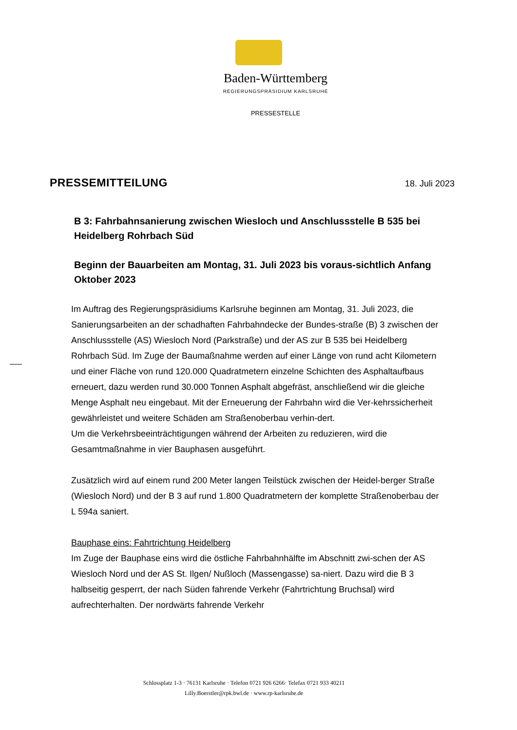Baden-Württemberg
REGIERUNGSPRÄSIDIUM KARLSRUHE
PRESSESTELLE
PRESSEMITTEILUNG 18. Juli 2023
B 3: Fahrbahnsanierung zwischen Wiesloch und Anschlussstelle B 535 bei Heidelberg Rohrbach Süd
Beginn der Bauarbeiten am Montag, 31. Juli 2023 bis voraus-sichtlich Anfang Oktober 2023
Im Auftrag des Regierungspräsidiums Karlsruhe beginnen am Montag, 31. Juli 2023, die Sanierungsarbeiten an der schadhaften Fahrbahndecke der Bundes-straße (B) 3 zwischen der Anschlussstelle (AS) Wiesloch Nord (Parkstraße) und der AS zur B 535 bei Heidelberg Rohrbach Süd. Im Zuge der Baumaßnahme werden auf einer Länge von rund acht Kilometern und einer Fläche von rund 120.000 Quadratmetern einzelne Schichten des Asphaltaufbaus erneuert, dazu werden rund 30.000 Tonnen Asphalt abgefräst, anschließend wir die gleiche Menge Asphalt neu eingebaut. Mit der Erneuerung der Fahrbahn wird die Ver-kehrssicherheit gewährleistet und weitere Schäden am Straßenoberbau verhin-dert.
Um die Verkehrsbeeinträchtigungen während der Arbeiten zu reduzieren, wird die Gesamtmaßnahme in vier Bauphasen ausgeführt.
Zusätzlich wird auf einem rund 200 Meter langen Teilstück zwischen der Heidel-berger Straße (Wiesloch Nord) und der B 3 auf rund 1.800 Quadratmetern der komplette Straßenoberbau der L 594a saniert.
Bauphase eins: Fahrtrichtung Heidelberg
Im Zuge der Bauphase eins wird die östliche Fahrbahnhälfte im Abschnitt zwi-schen der AS Wiesloch Nord und der AS St. Ilgen/ Nußloch (Massengasse) sa-niert. Dazu wird die B 3 halbseitig gesperrt, der nach Süden fahrende Verkehr (Fahrtrichtung Bruchsal) wird aufrechterhalten. Der nordwärts fahrende Verkehr
Schlossplatz 1-3 · 76131 Karlsruhe · Telefon 0721 926 6266· Telefax 0721 933 40211
Lilly.Boerstler@rpk.bwl.de · www.rp-karlsruhe.de